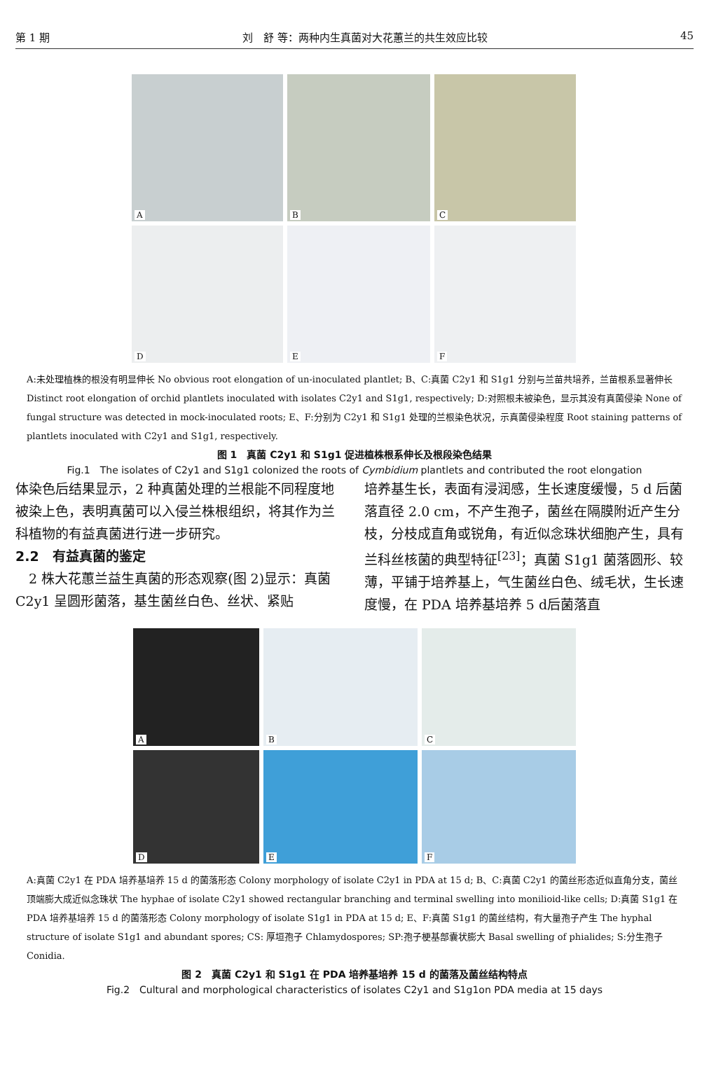第 1 期 刘　舒 等：两种内生真菌对大花蕙兰的共生效应比较 45
A
B
C
D
E
F
A:未处理植株的根没有明显伸长 No obvious root elongation of un-inoculated plantlet; B、C:真菌 C2y1 和 S1g1 分别与兰苗共培养，兰苗根系显著伸长 Distinct root elongation of orchid plantlets inoculated with isolates C2y1 and S1g1, respectively; D:对照根未被染色，显示其没有真菌侵染 None of fungal structure was detected in mock-inoculated roots; E、F:分别为 C2y1 和 S1g1 处理的兰根染色状况，示真菌侵染程度 Root staining patterns of plantlets inoculated with C2y1 and S1g1, respectively.
图 1　真菌 C2y1 和 S1g1 促进植株根系伸长及根段染色结果
Fig.1　The isolates of C2y1 and S1g1 colonized the roots of Cymbidium plantlets and contributed the root elongation
体染色后结果显示，2 种真菌处理的兰根能不同程度地被染上色，表明真菌可以入侵兰株根组织，将其作为兰科植物的有益真菌进行进一步研究。
2.2　有益真菌的鉴定
　2 株大花蕙兰益生真菌的形态观察(图 2)显示：真菌 C2y1 呈圆形菌落，基生菌丝白色、丝状、紧贴
培养基生长，表面有浸润感，生长速度缓慢，5 d 后菌落直径 2.0 cm，不产生孢子，菌丝在隔膜附近产生分枝，分枝成直角或锐角，有近似念珠状细胞产生，具有兰科丝核菌的典型特征<sup>[23]</sup>；真菌 S1g1 菌落圆形、较薄，平铺于培养基上，气生菌丝白色、绒毛状，生长速度慢，在 PDA 培养基培养 5 d后菌落直
A
B
C
D
E
F
A:真菌 C2y1 在 PDA 培养基培养 15 d 的菌落形态 Colony morphology of isolate C2y1 in PDA at 15 d; B、C:真菌 C2y1 的菌丝形态近似直角分支，菌丝顶端膨大成近似念珠状 The hyphae of isolate C2y1 showed rectangular branching and terminal swelling into monilioid-like cells; D:真菌 S1g1 在 PDA 培养基培养 15 d 的菌落形态 Colony morphology of isolate S1g1 in PDA at 15 d; E、F:真菌 S1g1 的菌丝结构，有大量孢子产生 The hyphal structure of isolate S1g1 and abundant spores; CS: 厚垣孢子 Chlamydospores; SP:孢子梗基部囊状膨大 Basal swelling of phialides; S:分生孢子 Conidia.
图 2　真菌 C2y1 和 S1g1 在 PDA 培养基培养 15 d 的菌落及菌丝结构特点
Fig.2　Cultural and morphological characteristics of isolates C2y1 and S1g1on PDA media at 15 days